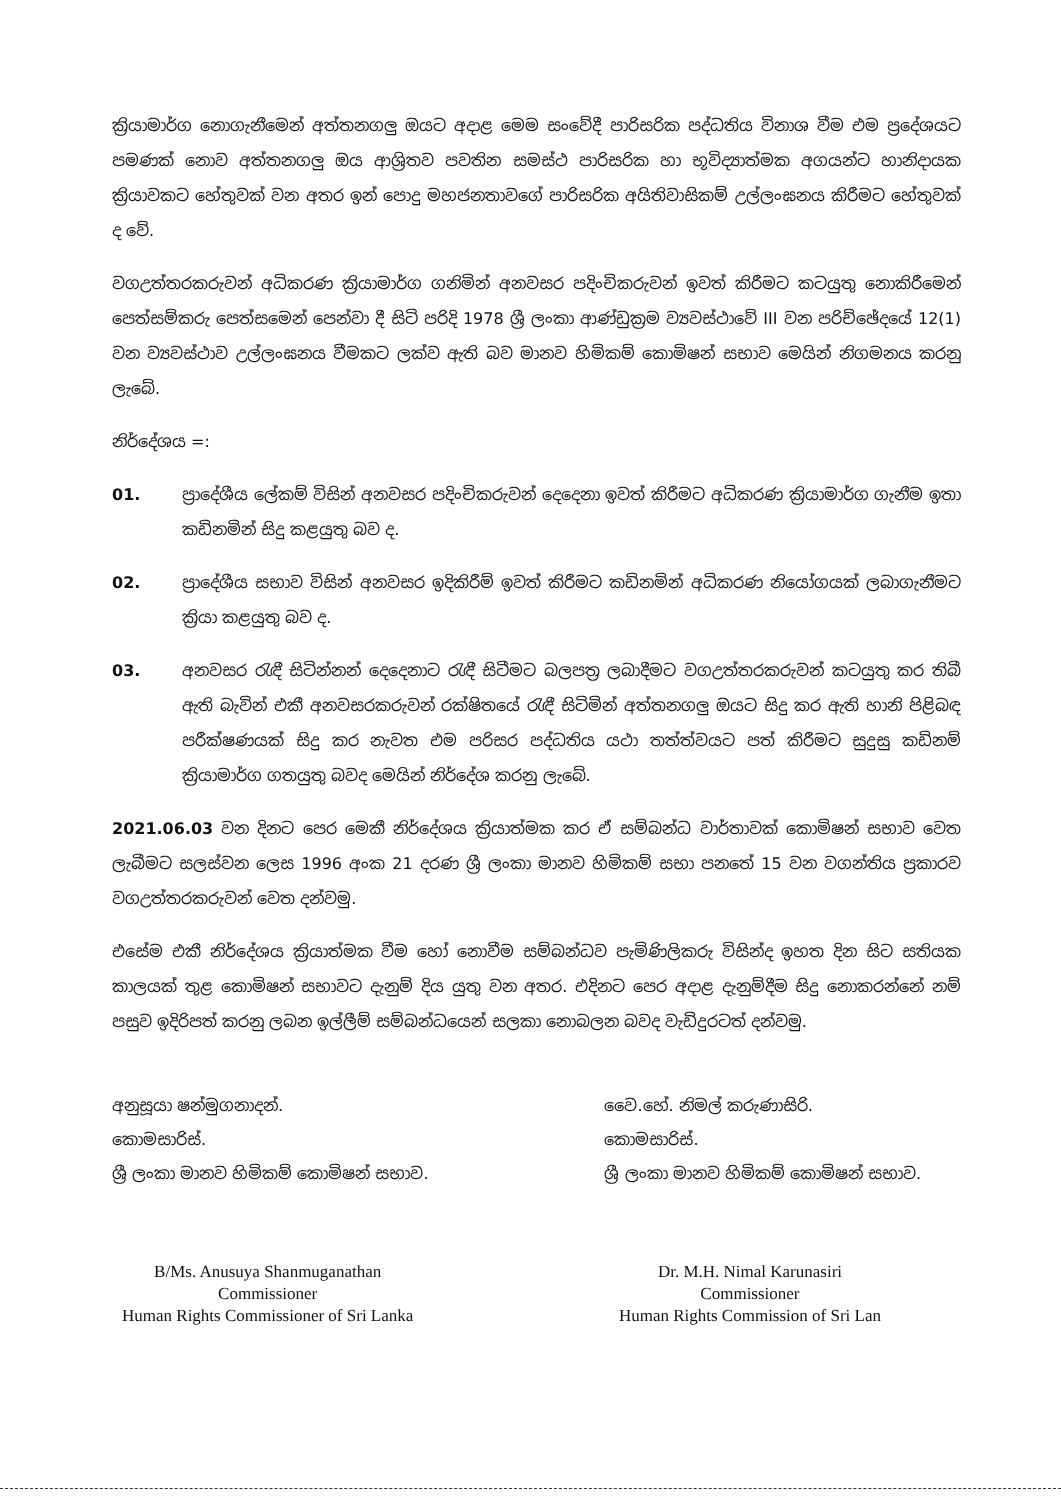ක්‍රියාමාර්ග නොගැනීමෙන් අත්තනගලු ඔයට අදාළ මෙම සංවේදී පාරිසරික පද්ධතිය විනාශ වීම එම ප්‍රදේශයට පමණක් නොව අත්තනගලු ඔය ආශ්‍රිතව පවතින සමස්ථ පාරිසරික හා භූවිද්‍යාත්මක අගයන්ට හානිදායක ක්‍රියාවකට හේතුවක් වන අතර ඉන් පොදු මහජනතාවගේ පාරිසරික අයිතිවාසිකම් උල්ලංඝනය කිරීමට හේතුවක් ද වේ.
වගඋත්තරකරුවන් අධිකරණ ක්‍රියාමාර්ග ගනිමින් අනවසර පදිංචිකරුවන් ඉවත් කිරීමට කටයුතු නොකිරීමෙන් පෙත්සම්කරු පෙත්සමෙන් පෙන්වා දී සිටි පරිදි 1978 ශ්‍රී ලංකා ආණ්ඩුක්‍රම ව්‍යවස්ථාවේ III වන පරිච්ඡේදයේ 12(1) වන ව්‍යවස්ථාව උල්ලංඝනය වීමකට ලක්ව ඇති බව මානව හිමිකම් කොමිෂන් සභාව මෙයින් නිගමනය කරනු ලැබේ.
නිර්දේශය =:
01. ප්‍රාදේශීය ලේකම් විසින් අනවසර පදිංචිකරුවන් දෙදෙනා ඉවත් කිරීමට අධිකරණ ක්‍රියාමාර්ග ගැනීම ඉතා කඩිනමින් සිදු කළයුතු බව ද.
02. ප්‍රාදේශීය සභාව විසින් අනවසර ඉදිකිරීම් ඉවත් කිරීමට කඩිනමින් අධිකරණ නියෝගයක් ලබාගැනීමට ක්‍රියා කළයුතු බව ද.
03. අනවසර රැඳී සිටින්නන් දෙදෙනාට රැඳී සිටීමට බලපත්‍ර ලබාදීමට වගඋත්තරකරුවන් කටයුතු කර තිබී ඇති බැවින් එකී අනවසරකරුවන් රක්ෂිතයේ රැඳී සිටිමින් අත්තනගලු ඔයට සිදු කර ඇති හානි පිළිබඳ පරීක්ෂණයක් සිදු කර නැවත එම පරිසර පද්ධතිය යථා තත්ත්වයට පත් කිරීමට සුදුසු කඩිනම් ක්‍රියාමාර්ග ගතයුතු බවද මෙයින් නිර්දේශ කරනු ලැබේ.
2021.06.03 වන දිනට පෙර මෙකී නිර්දේශය ක්‍රියාත්මක කර ඒ සම්බන්ධ වාර්තාවක් කොමිෂන් සභාව වෙත ලැබීමට සලස්වන ලෙස 1996 අංක 21 දරණ ශ්‍රී ලංකා මානව හිමිකම් සභා පනතේ 15 වන වගන්තිය ප්‍රකාරව වගඋත්තරකරුවන් වෙත දන්වමු.
එසේම එකී නිර්දේශය ක්‍රියාත්මක වීම හෝ නොවීම සම්බන්ධව පැමිණිලිකරු විසින්ද ඉහත දින සිට සතියක කාලයක් තුළ කොමිෂන් සභාවට දැනුම් දිය යුතු වන අතර. එදිනට පෙර අදාළ දැනුම්දීම සිදු නොකරන්නේ නම් පසුව ඉදිරිපත් කරනු ලබන ඉල්ලීම් සම්බන්ධයෙන් සලකා නොබලන බවද වැඩිදුරටත් දන්වමු.
අනුසූයා ෂන්මුගනාදන්.
කොමසාරිස්.
ශ්‍රී ලංකා මානව හිමිකම් කොමිෂන් සභාව.
වෛ.හේ. නිමල් කරුණාසිරි.
කොමසාරිස්.
ශ්‍රී ලංකා මානව හිමිකම් කොමිෂන් සභාව.
B/Ms. Anusuya Shanmuganathan
Commissioner
Human Rights Commissioner of Sri Lanka
Dr. M.H. Nimal Karunasiri
Commissioner
Human Rights Commission of Sri Lan